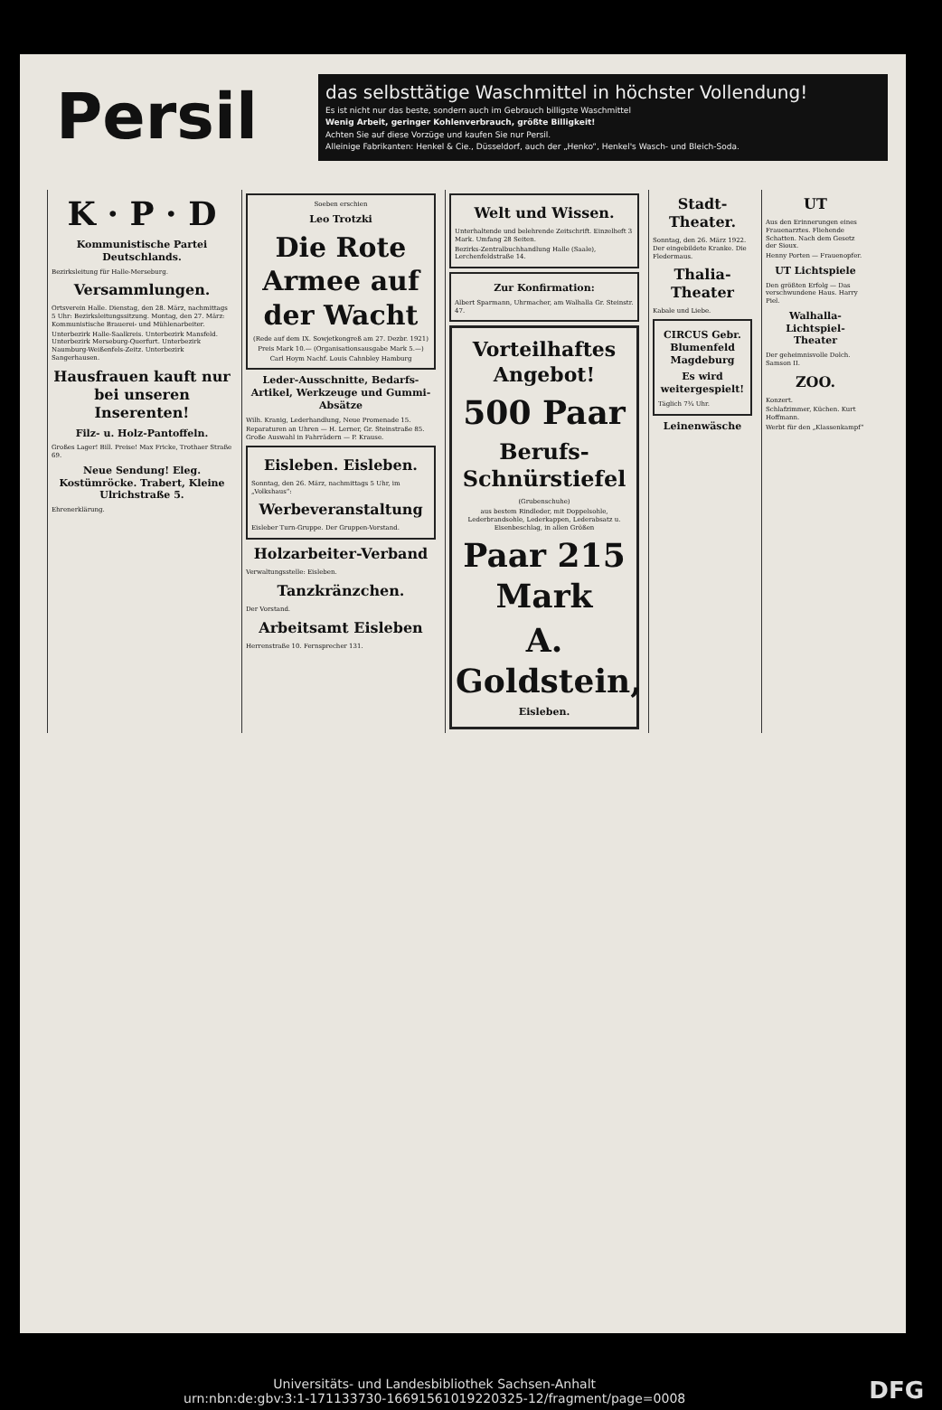Persil
das selbsttätige Waschmittel in höchster Vollendung!
Es ist nicht nur das beste, sondern auch im Gebrauch billigste Waschmittel
Wenig Arbeit, geringer Kohlenverbrauch, größte Billigkeit!
Achten Sie auf diese Vorzüge und kaufen Sie nur Persil.
Alleinige Fabrikanten: Henkel & Cie., Düsseldorf, auch der „Henko“, Henkel's Wasch- und Bleich-Soda.
K · P · D
Kommunistische Partei Deutschlands.
Bezirksleitung für Halle-Merseburg.
Versammlungen.
Ortsverein Halle. Dienstag, den 28. März, nachmittags 5 Uhr: Bezirksleitungssitzung. Montag, den 27. März: Kommunistische Brauerei- und Mühlenarbeiter.
Unterbezirk Halle-Saalkreis. Unterbezirk Mansfeld. Unterbezirk Merseburg-Querfurt. Unterbezirk Naumburg-Weißenfels-Zeitz. Unterbezirk Sangerhausen.
Hausfrauen kauft nur bei unseren Inserenten!
Filz- u. Holz-Pantoffeln.
Großes Lager! Bill. Preise! Max Fricke, Trothaer Straße 69.
Neue Sendung! Eleg. Kostümröcke. Trabert, Kleine Ulrichstraße 5.
Ehrenerklärung.
Soeben erschien
Leo Trotzki
Die Rote Armee auf der Wacht
(Rede auf dem IX. Sowjetkongreß am 27. Dezbr. 1921)
Preis Mark 10.— (Organisationsausgabe Mark 5.—)
Carl Hoym Nachf. Louis Cahnbley Hamburg
Leder-Ausschnitte, Bedarfs-Artikel, Werkzeuge und Gummi-Absätze
Wilh. Kranig, Lederhandlung, Neue Promenade 15.
Reparaturen an Uhren — H. Lerner, Gr. Steinstraße 85. Große Auswahl in Fahrrädern — P. Krause.
Eisleben. Eisleben.
Sonntag, den 26. März, nachmittags 5 Uhr, im „Volkshaus“:
Werbeveranstaltung
Eisleber Turn-Gruppe. Der Gruppen-Vorstand.
Holzarbeiter-Verband
Verwaltungsstelle: Eisleben.
Tanzkränzchen.
Der Vorstand.
Arbeitsamt Eisleben
Herrenstraße 10. Fernsprecher 131.
Welt und Wissen.
Unterhaltende und belehrende Zeitschrift. Einzelheft 3 Mark. Umfang 28 Seiten.
Bezirks-Zentralbuchhandlung Halle (Saale), Lerchenfeldstraße 14.
Zur Konfirmation:
Albert Sparmann, Uhrmacher, am Walhalla Gr. Steinstr. 47.
Vorteilhaftes Angebot!
500 Paar
Berufs-Schnürstiefel
(Grubenschuhe)
aus bestem Rindleder, mit Doppelsohle, Lederbrandsohle, Lederkappen, Lederabsatz u. Eisenbeschlag, in allen Größen
Paar 215 Mark
A. Goldstein,
Eisleben.
Stadt-Theater.
Sonntag, den 26. März 1922. Der eingebildete Kranke. Die Fledermaus.
Thalia-Theater
Kabale und Liebe.
CIRCUS Gebr. Blumenfeld Magdeburg
Es wird weitergespielt!
Täglich 7¾ Uhr.
Leinenwäsche
UT
Aus den Erinnerungen eines Frauenarztes. Fliehende Schatten. Nach dem Gesetz der Sioux.
Henny Porten — Frauenopfer.
UT Lichtspiele
Den größten Erfolg — Das verschwundene Haus. Harry Piel.
Walhalla-Lichtspiel-Theater
Der geheimnisvolle Dolch. Samson II.
ZOO.
Konzert.
Schlafzimmer, Küchen. Kurt Hoffmann.
Werbt für den „Klassenkampf“
DFG Universitäts- und Landesbibliothek Sachsen-Anhalt
urn:nbn:de:gbv:3:1-171133730-16691561019220325-12/fragment/page=0008